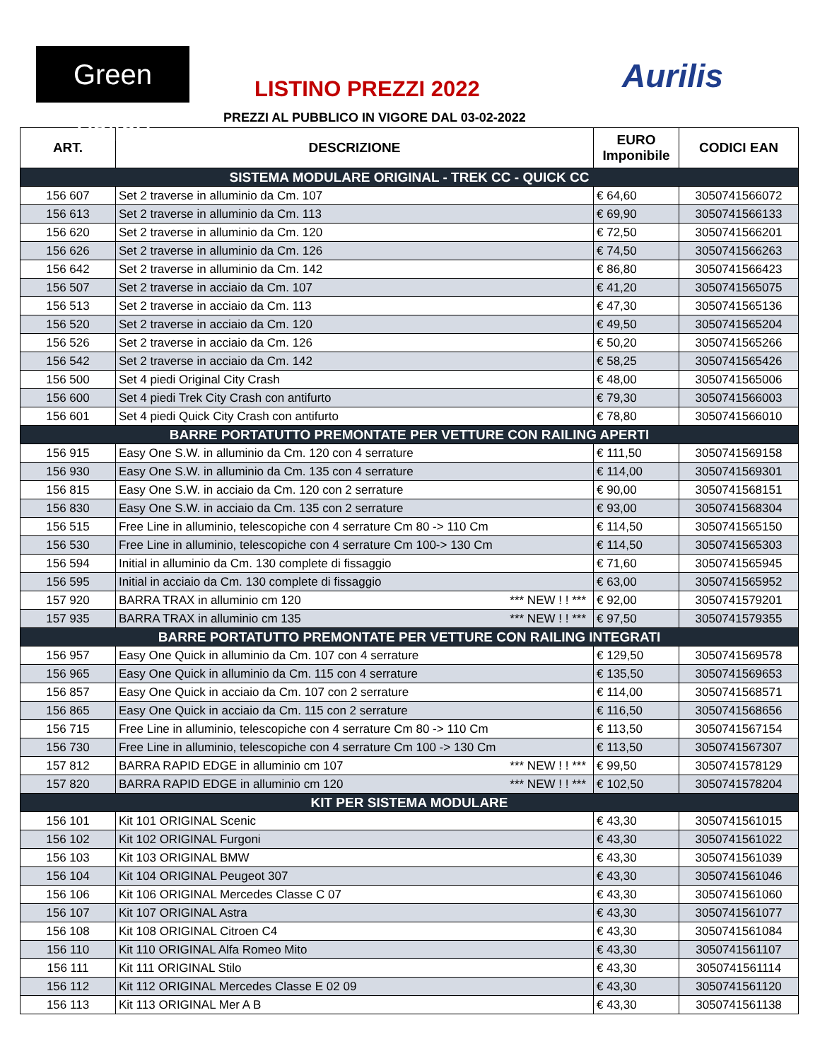Green Valley
LISTINO PREZZI 2022 Aurilis
PREZZI AL PUBBLICO IN VIGORE DAL 03-02-2022
| ART. | DESCRIZIONE | EURO Imponibile | CODICI EAN |
| --- | --- | --- | --- |
| SISTEMA MODULARE ORIGINAL - TREK CC - QUICK CC | | | |
| 156 607 | Set 2 traverse in alluminio da Cm. 107 | € 64,60 | 3050741566072 |
| 156 613 | Set 2 traverse in alluminio da Cm. 113 | € 69,90 | 3050741566133 |
| 156 620 | Set 2 traverse in alluminio da Cm. 120 | € 72,50 | 3050741566201 |
| 156 626 | Set 2 traverse in alluminio da Cm. 126 | € 74,50 | 3050741566263 |
| 156 642 | Set 2 traverse in alluminio da Cm. 142 | € 86,80 | 3050741566423 |
| 156 507 | Set 2 traverse in acciaio da Cm. 107 | € 41,20 | 3050741565075 |
| 156 513 | Set 2 traverse in acciaio da Cm. 113 | € 47,30 | 3050741565136 |
| 156 520 | Set 2 traverse in acciaio da Cm. 120 | € 49,50 | 3050741565204 |
| 156 526 | Set 2 traverse in acciaio da Cm. 126 | € 50,20 | 3050741565266 |
| 156 542 | Set 2 traverse in acciaio da Cm. 142 | € 58,25 | 3050741565426 |
| 156 500 | Set 4 piedi Original City Crash | € 48,00 | 3050741565006 |
| 156 600 | Set 4 piedi Trek City Crash con antifurto | € 79,30 | 3050741566003 |
| 156 601 | Set 4 piedi Quick City Crash con antifurto | € 78,80 | 3050741566010 |
| BARRE PORTATUTTO PREMONTATE PER VETTURE CON RAILING APERTI | | | |
| 156 915 | Easy One S.W. in alluminio da Cm. 120 con 4 serrature | € 111,50 | 3050741569158 |
| 156 930 | Easy One S.W. in alluminio da Cm. 135 con 4 serrature | € 114,00 | 3050741569301 |
| 156 815 | Easy One S.W. in acciaio da Cm. 120 con 2 serrature | € 90,00 | 3050741568151 |
| 156 830 | Easy One S.W. in acciaio da Cm. 135 con 2 serrature | € 93,00 | 3050741568304 |
| 156 515 | Free Line in alluminio, telescopiche con 4 serrature Cm 80 -> 110 Cm | € 114,50 | 3050741565150 |
| 156 530 | Free Line in alluminio, telescopiche con 4 serrature Cm 100-> 130 Cm | € 114,50 | 3050741565303 |
| 156 594 | Initial in alluminio da Cm. 130 complete di fissaggio | € 71,60 | 3050741565945 |
| 156 595 | Initial in acciaio da Cm. 130 complete di fissaggio | € 63,00 | 3050741565952 |
| 157 920 | BARRA TRAX in alluminio cm 120 *** NEW ! ! *** | € 92,00 | 3050741579201 |
| 157 935 | BARRA TRAX in alluminio cm 135 *** NEW ! ! *** | € 97,50 | 3050741579355 |
| BARRE PORTATUTTO PREMONTATE PER VETTURE CON RAILING INTEGRATI | | | |
| 156 957 | Easy One Quick in alluminio da Cm. 107 con 4 serrature | € 129,50 | 3050741569578 |
| 156 965 | Easy One Quick in alluminio da Cm. 115 con 4 serrature | € 135,50 | 3050741569653 |
| 156 857 | Easy One Quick in acciaio da Cm. 107 con 2 serrature | € 114,00 | 3050741568571 |
| 156 865 | Easy One Quick in acciaio da Cm. 115 con 2 serrature | € 116,50 | 3050741568656 |
| 156 715 | Free Line in alluminio, telescopiche con 4 serrature Cm 80 -> 110 Cm | € 113,50 | 3050741567154 |
| 156 730 | Free Line in alluminio, telescopiche con 4 serrature Cm 100 -> 130 Cm | € 113,50 | 3050741567307 |
| 157 812 | BARRA RAPID EDGE in alluminio cm 107 *** NEW ! ! *** | € 99,50 | 3050741578129 |
| 157 820 | BARRA RAPID EDGE in alluminio cm 120 *** NEW ! ! *** | € 102,50 | 3050741578204 |
| KIT PER SISTEMA MODULARE | | | |
| 156 101 | Kit 101 ORIGINAL Scenic | € 43,30 | 3050741561015 |
| 156 102 | Kit 102 ORIGINAL Furgoni | € 43,30 | 3050741561022 |
| 156 103 | Kit 103 ORIGINAL BMW | € 43,30 | 3050741561039 |
| 156 104 | Kit 104 ORIGINAL Peugeot 307 | € 43,30 | 3050741561046 |
| 156 106 | Kit 106 ORIGINAL Mercedes Classe C 07 | € 43,30 | 3050741561060 |
| 156 107 | Kit 107 ORIGINAL Astra | € 43,30 | 3050741561077 |
| 156 108 | Kit 108 ORIGINAL Citroen C4 | € 43,30 | 3050741561084 |
| 156 110 | Kit 110 ORIGINAL Alfa Romeo Mito | € 43,30 | 3050741561107 |
| 156 111 | Kit 111 ORIGINAL Stilo | € 43,30 | 3050741561114 |
| 156 112 | Kit 112 ORIGINAL Mercedes Classe E 02 09 | € 43,30 | 3050741561120 |
| 156 113 | Kit 113 ORIGINAL Mer A B | € 43,30 | 3050741561138 |